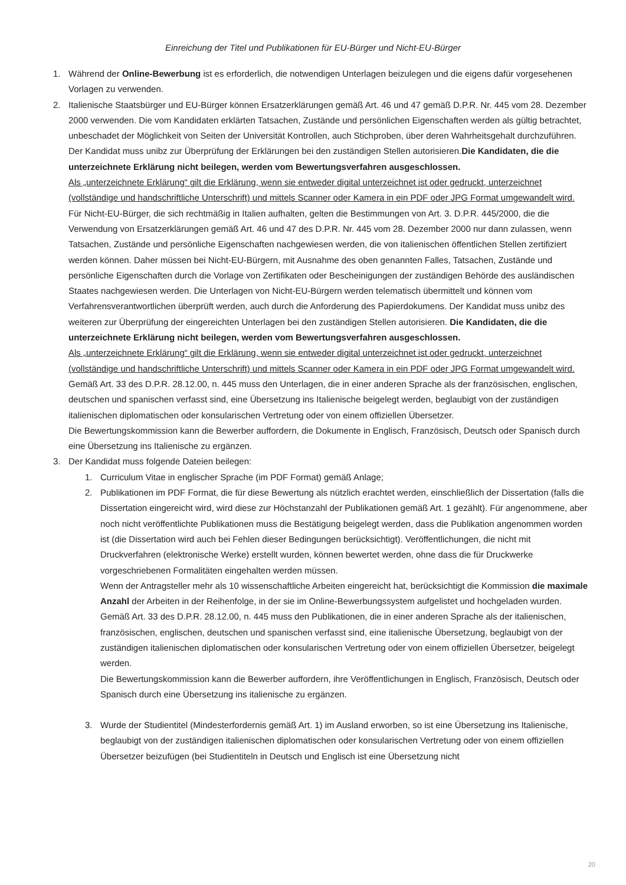Einreichung der Titel und Publikationen für EU-Bürger und Nicht-EU-Bürger
1. Während der Online-Bewerbung ist es erforderlich, die notwendigen Unterlagen beizulegen und die eigens dafür vorgesehenen Vorlagen zu verwenden.
2. Italienische Staatsbürger und EU-Bürger können Ersatzerklärungen gemäß Art. 46 und 47 gemäß D.P.R. Nr. 445 vom 28. Dezember 2000 verwenden. Die vom Kandidaten erklärten Tatsachen, Zustände und persönlichen Eigenschaften werden als gültig betrachtet, unbeschadet der Möglichkeit von Seiten der Universität Kontrollen, auch Stichproben, über deren Wahrheitsgehalt durchzuführen.
Der Kandidat muss unibz zur Überprüfung der Erklärungen bei den zuständigen Stellen autorisieren.Die Kandidaten, die die unterzeichnete Erklärung nicht beilegen, werden vom Bewertungsverfahren ausgeschlossen.
Als „unterzeichnete Erklärung“ gilt die Erklärung, wenn sie entweder digital unterzeichnet ist oder gedruckt, unterzeichnet (vollständige und handschriftliche Unterschrift) und mittels Scanner oder Kamera in ein PDF oder JPG Format umgewandelt wird.
Für Nicht-EU-Bürger, die sich rechtmäßig in Italien aufhalten, gelten die Bestimmungen von Art. 3. D.P.R. 445/2000, die die Verwendung von Ersatzerklärungen gemäß Art. 46 und 47 des D.P.R. Nr. 445 vom 28. Dezember 2000 nur dann zulassen, wenn Tatsachen, Zustände und persönliche Eigenschaften nachgewiesen werden, die von italienischen öffentlichen Stellen zertifiziert werden können. Daher müssen bei Nicht-EU-Bürgern, mit Ausnahme des oben genannten Falles, Tatsachen, Zustände und persönliche Eigenschaften durch die Vorlage von Zertifikaten oder Bescheinigungen der zuständigen Behörde des ausländischen Staates nachgewiesen werden. Die Unterlagen von Nicht-EU-Bürgern werden telematisch übermittelt und können vom Verfahrensverantwortlichen überprüft werden, auch durch die Anforderung des Papierdokumens. Der Kandidat muss unibz des weiteren zur Überprüfung der eingereichten Unterlagen bei den zuständigen Stellen autorisieren. Die Kandidaten, die die unterzeichnete Erklärung nicht beilegen, werden vom Bewertungsverfahren ausgeschlossen.
Als „unterzeichnete Erklärung“ gilt die Erklärung, wenn sie entweder digital unterzeichnet ist oder gedruckt, unterzeichnet (vollständige und handschriftliche Unterschrift) und mittels Scanner oder Kamera in ein PDF oder JPG Format umgewandelt wird.
Gemäß Art. 33 des D.P.R. 28.12.00, n. 445 muss den Unterlagen, die in einer anderen Sprache als der französischen, englischen, deutschen und spanischen verfasst sind, eine Übersetzung ins Italienische beigelegt werden, beglaubigt von der zuständigen italienischen diplomatischen oder konsularischen Vertretung oder von einem offiziellen Übersetzer.
Die Bewertungskommission kann die Bewerber auffordern, die Dokumente in Englisch, Französisch, Deutsch oder Spanisch durch eine Übersetzung ins Italienische zu ergänzen.
3. Der Kandidat muss folgende Dateien beilegen:
1. Curriculum Vitae in englischer Sprache (im PDF Format) gemäß Anlage;
2. Publikationen im PDF Format, die für diese Bewertung als nützlich erachtet werden, einschließlich der Dissertation (falls die Dissertation eingereicht wird, wird diese zur Höchstanzahl der Publikationen gemäß Art. 1 gezählt). Für angenommene, aber noch nicht veröffentlichte Publikationen muss die Bestätigung beigelegt werden, dass die Publikation angenommen worden ist (die Dissertation wird auch bei Fehlen dieser Bedingungen berücksichtigt). Veröffentlichungen, die nicht mit Druckverfahren (elektronische Werke) erstellt wurden, können bewertet werden, ohne dass die für Druckwerke vorgeschriebenen Formalitäten eingehalten werden müssen.
Wenn der Antragsteller mehr als 10 wissenschaftliche Arbeiten eingereicht hat, berücksichtigt die Kommission die maximale Anzahl der Arbeiten in der Reihenfolge, in der sie im Online-Bewerbungssystem aufgelistet und hochgeladen wurden.
Gemäß Art. 33 des D.P.R. 28.12.00, n. 445 muss den Publikationen, die in einer anderen Sprache als der italienischen, französischen, englischen, deutschen und spanischen verfasst sind, eine italienische Übersetzung, beglaubigt von der zuständigen italienischen diplomatischen oder konsularischen Vertretung oder von einem offiziellen Übersetzer, beigelegt werden.
Die Bewertungskommission kann die Bewerber auffordern, ihre Veröffentlichungen in Englisch, Französisch, Deutsch oder Spanisch durch eine Übersetzung ins italienische zu ergänzen.
3. Wurde der Studientitel (Mindesterfordernis gemäß Art. 1) im Ausland erworben, so ist eine Übersetzung ins Italienische, beglaubigt von der zuständigen italienischen diplomatischen oder konsularischen Vertretung oder von einem offiziellen Übersetzer beizufügen (bei Studientiteln in Deutsch und Englisch ist eine Übersetzung nicht
20